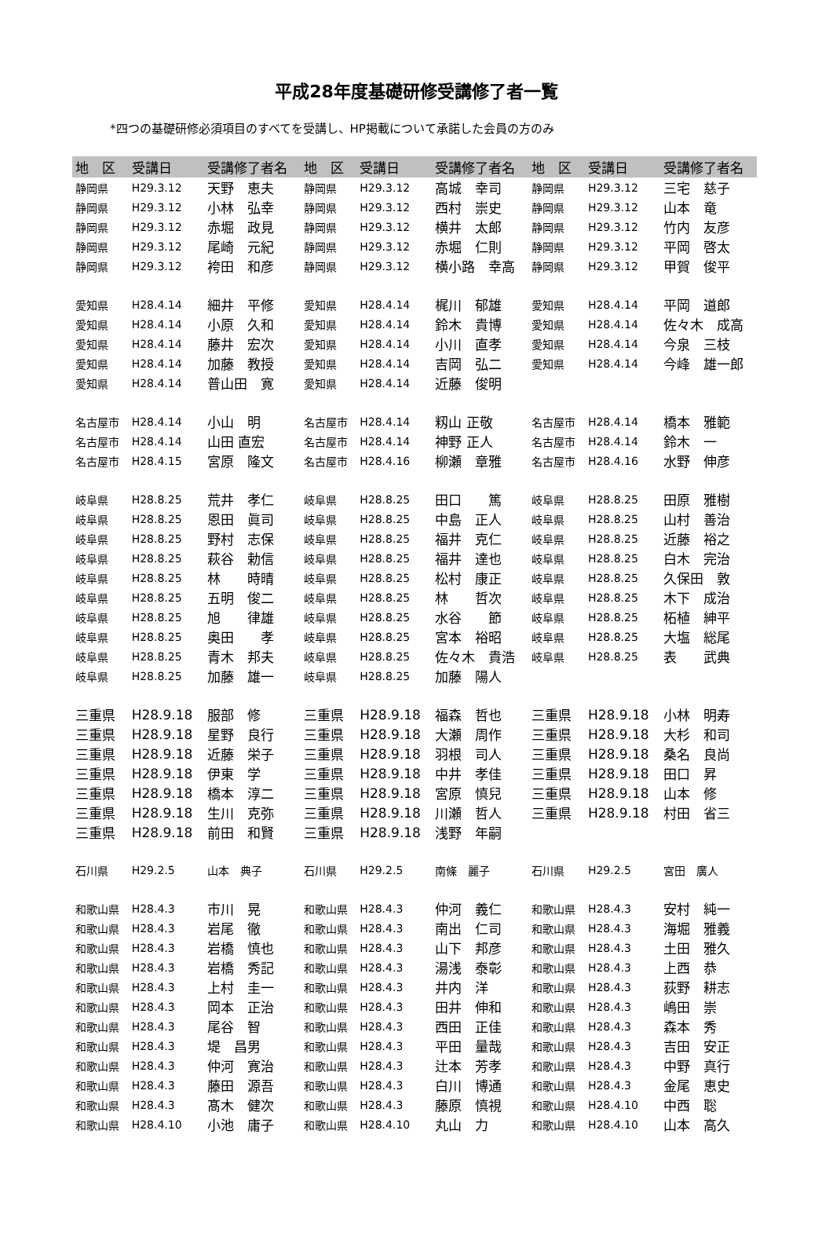平成28年度基礎研修受講修了者一覧
*四つの基礎研修必須項目のすべてを受講し、HP掲載について承諾した会員の方のみ
| 地 区 | 受講日 | 受講修了者名 | 地 区 | 受講日 | 受講修了者名 | 地 区 | 受講日 | 受講修了者名 |
| --- | --- | --- | --- | --- | --- | --- | --- | --- |
| 静岡県 | H29.3.12 | 天野 恵夫 | 静岡県 | H29.3.12 | 高城 幸司 | 静岡県 | H29.3.12 | 三宅 慈子 |
| 静岡県 | H29.3.12 | 小林 弘幸 | 静岡県 | H29.3.12 | 西村 崇史 | 静岡県 | H29.3.12 | 山本 竜 |
| 静岡県 | H29.3.12 | 赤堀 政見 | 静岡県 | H29.3.12 | 横井 太郎 | 静岡県 | H29.3.12 | 竹内 友彦 |
| 静岡県 | H29.3.12 | 尾崎 元紀 | 静岡県 | H29.3.12 | 赤堀 仁則 | 静岡県 | H29.3.12 | 平岡 啓太 |
| 静岡県 | H29.3.12 | 袴田 和彦 | 静岡県 | H29.3.12 | 横小路 幸高 | 静岡県 | H29.3.12 | 甲賀 俊平 |
| 愛知県 | H28.4.14 | 細井 平修 | 愛知県 | H28.4.14 | 梶川 郁雄 | 愛知県 | H28.4.14 | 平岡 道郎 |
| 愛知県 | H28.4.14 | 小原 久和 | 愛知県 | H28.4.14 | 鈴木 貴博 | 愛知県 | H28.4.14 | 佐々木 成高 |
| 愛知県 | H28.4.14 | 藤井 宏次 | 愛知県 | H28.4.14 | 小川 直孝 | 愛知県 | H28.4.14 | 今泉 三枝 |
| 愛知県 | H28.4.14 | 加藤 教授 | 愛知県 | H28.4.14 | 吉岡 弘二 | 愛知県 | H28.4.14 | 今峰 雄一郎 |
| 愛知県 | H28.4.14 | 普山田 寛 | 愛知県 | H28.4.14 | 近藤 俊明 | | | |
| 名古屋市 | H28.4.14 | 小山 明 | 名古屋市 | H28.4.14 | 籾山 正敬 | 名古屋市 | H28.4.14 | 橋本 雅範 |
| 名古屋市 | H28.4.14 | 山田 直宏 | 名古屋市 | H28.4.14 | 神野 正人 | 名古屋市 | H28.4.14 | 鈴木 一 |
| 名古屋市 | H28.4.15 | 宮原 隆文 | 名古屋市 | H28.4.16 | 柳瀬 章雅 | 名古屋市 | H28.4.16 | 水野 伸彦 |
| 岐阜県 | H28.8.25 | 荒井 孝仁 | 岐阜県 | H28.8.25 | 田口 篤 | 岐阜県 | H28.8.25 | 田原 雅樹 |
| 岐阜県 | H28.8.25 | 恩田 眞司 | 岐阜県 | H28.8.25 | 中島 正人 | 岐阜県 | H28.8.25 | 山村 善治 |
| 岐阜県 | H28.8.25 | 野村 志保 | 岐阜県 | H28.8.25 | 福井 克仁 | 岐阜県 | H28.8.25 | 近藤 裕之 |
| 岐阜県 | H28.8.25 | 萩谷 勅信 | 岐阜県 | H28.8.25 | 福井 達也 | 岐阜県 | H28.8.25 | 白木 完治 |
| 岐阜県 | H28.8.25 | 林 時晴 | 岐阜県 | H28.8.25 | 松村 康正 | 岐阜県 | H28.8.25 | 久保田 敦 |
| 岐阜県 | H28.8.25 | 五明 俊二 | 岐阜県 | H28.8.25 | 林 哲次 | 岐阜県 | H28.8.25 | 木下 成治 |
| 岐阜県 | H28.8.25 | 旭 律雄 | 岐阜県 | H28.8.25 | 水谷 節 | 岐阜県 | H28.8.25 | 柘植 紳平 |
| 岐阜県 | H28.8.25 | 奥田 孝 | 岐阜県 | H28.8.25 | 宮本 裕昭 | 岐阜県 | H28.8.25 | 大塩 総尾 |
| 岐阜県 | H28.8.25 | 青木 邦夫 | 岐阜県 | H28.8.25 | 佐々木 貴浩 | 岐阜県 | H28.8.25 | 表 武典 |
| 岐阜県 | H28.8.25 | 加藤 雄一 | 岐阜県 | H28.8.25 | 加藤 陽人 | | | |
| 三重県 | H28.9.18 | 服部 修 | 三重県 | H28.9.18 | 福森 哲也 | 三重県 | H28.9.18 | 小林 明寿 |
| 三重県 | H28.9.18 | 星野 良行 | 三重県 | H28.9.18 | 大瀬 周作 | 三重県 | H28.9.18 | 大杉 和司 |
| 三重県 | H28.9.18 | 近藤 栄子 | 三重県 | H28.9.18 | 羽根 司人 | 三重県 | H28.9.18 | 桑名 良尚 |
| 三重県 | H28.9.18 | 伊東 学 | 三重県 | H28.9.18 | 中井 孝佳 | 三重県 | H28.9.18 | 田口 昇 |
| 三重県 | H28.9.18 | 橋本 淳二 | 三重県 | H28.9.18 | 宮原 慎兒 | 三重県 | H28.9.18 | 山本 修 |
| 三重県 | H28.9.18 | 生川 克弥 | 三重県 | H28.9.18 | 川瀬 哲人 | 三重県 | H28.9.18 | 村田 省三 |
| 三重県 | H28.9.18 | 前田 和賢 | 三重県 | H28.9.18 | 浅野 年嗣 | | | |
| 石川県 | H29.2.5 | 山本 典子 | 石川県 | H29.2.5 | 南條 麗子 | 石川県 | H29.2.5 | 宮田 廣人 |
| 和歌山県 | H28.4.3 | 市川 晃 | 和歌山県 | H28.4.3 | 仲河 義仁 | 和歌山県 | H28.4.3 | 安村 純一 |
| 和歌山県 | H28.4.3 | 岩尾 徹 | 和歌山県 | H28.4.3 | 南出 仁司 | 和歌山県 | H28.4.3 | 海堀 雅義 |
| 和歌山県 | H28.4.3 | 岩橋 慎也 | 和歌山県 | H28.4.3 | 山下 邦彦 | 和歌山県 | H28.4.3 | 土田 雅久 |
| 和歌山県 | H28.4.3 | 岩橋 秀記 | 和歌山県 | H28.4.3 | 湯浅 泰彰 | 和歌山県 | H28.4.3 | 上西 恭 |
| 和歌山県 | H28.4.3 | 上村 圭一 | 和歌山県 | H28.4.3 | 井内 洋 | 和歌山県 | H28.4.3 | 荻野 耕志 |
| 和歌山県 | H28.4.3 | 岡本 正治 | 和歌山県 | H28.4.3 | 田井 伸和 | 和歌山県 | H28.4.3 | 嶋田 崇 |
| 和歌山県 | H28.4.3 | 尾谷 智 | 和歌山県 | H28.4.3 | 西田 正佳 | 和歌山県 | H28.4.3 | 森本 秀 |
| 和歌山県 | H28.4.3 | 堤 昌男 | 和歌山県 | H28.4.3 | 平田 量哉 | 和歌山県 | H28.4.3 | 吉田 安正 |
| 和歌山県 | H28.4.3 | 仲河 寛治 | 和歌山県 | H28.4.3 | 辻本 芳孝 | 和歌山県 | H28.4.3 | 中野 真行 |
| 和歌山県 | H28.4.3 | 藤田 源吾 | 和歌山県 | H28.4.3 | 白川 博通 | 和歌山県 | H28.4.3 | 金尾 恵史 |
| 和歌山県 | H28.4.3 | 髙木 健次 | 和歌山県 | H28.4.3 | 藤原 慎視 | 和歌山県 | H28.4.10 | 中西 聡 |
| 和歌山県 | H28.4.10 | 小池 庸子 | 和歌山県 | H28.4.10 | 丸山 力 | 和歌山県 | H28.4.10 | 山本 高久 |